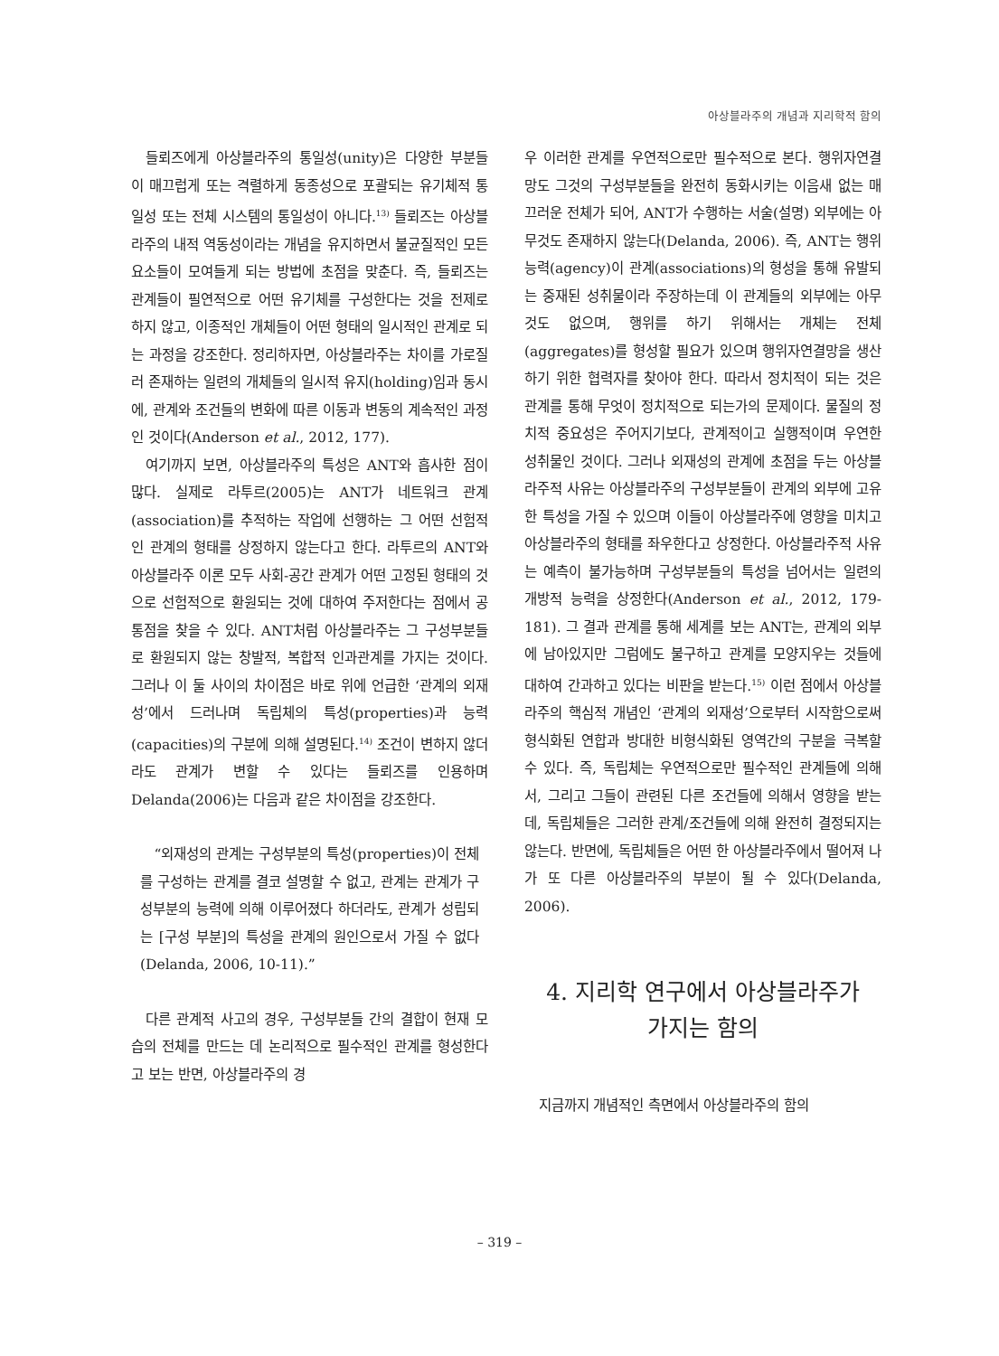아상블라주의 개념과 지리학적 함의
들뢰즈에게 아상블라주의 통일성(unity)은 다양한 부분들이 매끄럽게 또는 격렬하게 동종성으로 포괄되는 유기체적 통일성 또는 전체 시스템의 통일성이 아니다.<sup>13)</sup> 들뢰즈는 아상블라주의 내적 역동성이라는 개념을 유지하면서 불균질적인 모든 요소들이 모여들게 되는 방법에 초점을 맞춘다. 즉, 들뢰즈는 관계들이 필연적으로 어떤 유기체를 구성한다는 것을 전제로 하지 않고, 이종적인 개체들이 어떤 형태의 일시적인 관계로 되는 과정을 강조한다. 정리하자면, 아상블라주는 차이를 가로질러 존재하는 일련의 개체들의 일시적 유지(holding)임과 동시에, 관계와 조건들의 변화에 따른 이동과 변동의 계속적인 과정인 것이다(Anderson et al., 2012, 177).
여기까지 보면, 아상블라주의 특성은 ANT와 흡사한 점이 많다. 실제로 라투르(2005)는 ANT가 네트워크 관계(association)를 추적하는 작업에 선행하는 그 어떤 선험적인 관계의 형태를 상정하지 않는다고 한다. 라투르의 ANT와 아상블라주 이론 모두 사회-공간 관계가 어떤 고정된 형태의 것으로 선험적으로 환원되는 것에 대하여 주저한다는 점에서 공통점을 찾을 수 있다. ANT처럼 아상블라주는 그 구성부분들로 환원되지 않는 창발적, 복합적 인과관계를 가지는 것이다. 그러나 이 둘 사이의 차이점은 바로 위에 언급한 ‘관계의 외재성’에서 드러나며 독립체의 특성(properties)과 능력(capacities)의 구분에 의해 설명된다.<sup>14)</sup> 조건이 변하지 않더라도 관계가 변할 수 있다는 들뢰즈를 인용하며 Delanda(2006)는 다음과 같은 차이점을 강조한다.
“외재성의 관계는 구성부분의 특성(properties)이 전체를 구성하는 관계를 결코 설명할 수 없고, 관계는 관계가 구성부분의 능력에 의해 이루어졌다 하더라도, 관계가 성립되는 [구성 부분]의 특성을 관계의 원인으로서 가질 수 없다(Delanda, 2006, 10-11).”
다른 관계적 사고의 경우, 구성부분들 간의 결합이 현재 모습의 전체를 만드는 데 논리적으로 필수적인 관계를 형성한다고 보는 반면, 아상블라주의 경
우 이러한 관계를 우연적으로만 필수적으로 본다. 행위자연결망도 그것의 구성부분들을 완전히 동화시키는 이음새 없는 매끄러운 전체가 되어, ANT가 수행하는 서술(설명) 외부에는 아무것도 존재하지 않는다(Delanda, 2006). 즉, ANT는 행위능력(agency)이 관계(associations)의 형성을 통해 유발되는 중재된 성취물이라 주장하는데 이 관계들의 외부에는 아무것도 없으며, 행위를 하기 위해서는 개체는 전체(aggregates)를 형성할 필요가 있으며 행위자연결망을 생산하기 위한 협력자를 찾아야 한다. 따라서 정치적이 되는 것은 관계를 통해 무엇이 정치적으로 되는가의 문제이다. 물질의 정치적 중요성은 주어지기보다, 관계적이고 실행적이며 우연한 성취물인 것이다. 그러나 외재성의 관계에 초점을 두는 아상블라주적 사유는 아상블라주의 구성부분들이 관계의 외부에 고유한 특성을 가질 수 있으며 이들이 아상블라주에 영향을 미치고 아상블라주의 형태를 좌우한다고 상정한다. 아상블라주적 사유는 예측이 불가능하며 구성부분들의 특성을 넘어서는 일련의 개방적 능력을 상정한다(Anderson et al., 2012, 179-181). 그 결과 관계를 통해 세계를 보는 ANT는, 관계의 외부에 남아있지만 그럼에도 불구하고 관계를 모양지우는 것들에 대하여 간과하고 있다는 비판을 받는다.<sup>15)</sup> 이런 점에서 아상블라주의 핵심적 개념인 ‘관계의 외재성’으로부터 시작함으로써 형식화된 연합과 방대한 비형식화된 영역간의 구분을 극복할 수 있다. 즉, 독립체는 우연적으로만 필수적인 관계들에 의해서, 그리고 그들이 관련된 다른 조건들에 의해서 영향을 받는데, 독립체들은 그러한 관계/조건들에 의해 완전히 결정되지는 않는다. 반면에, 독립체들은 어떤 한 아상블라주에서 떨어져 나가 또 다른 아상블라주의 부분이 될 수 있다(Delanda, 2006).
4. 지리학 연구에서 아상블라주가
가지는 함의
지금까지 개념적인 측면에서 아상블라주의 함의
– 319 –